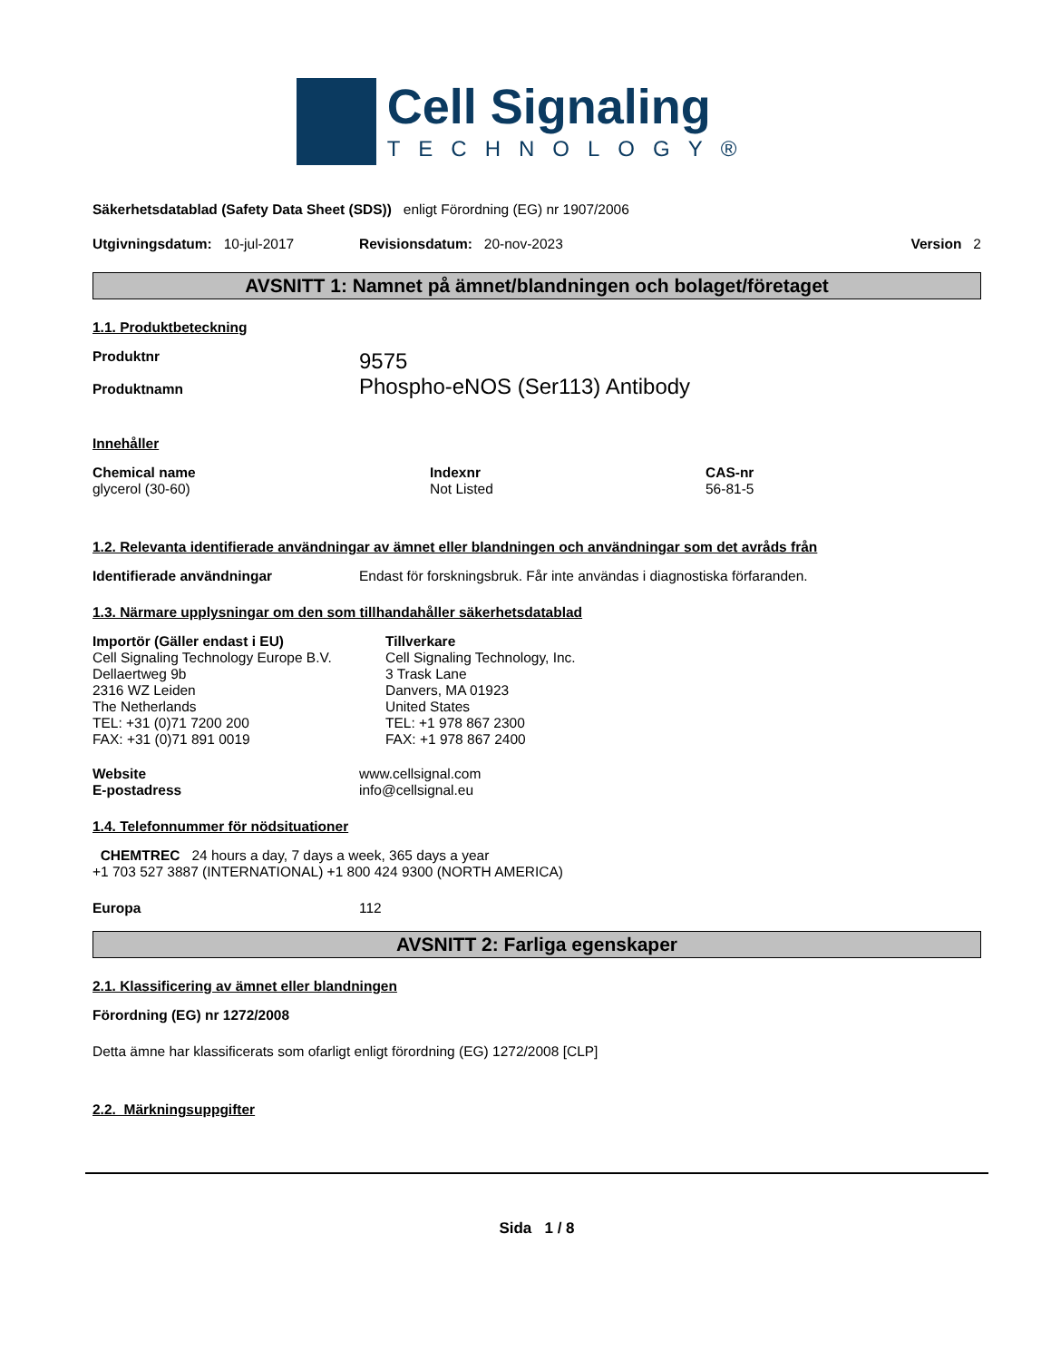Cell Signaling
TECHNOLOGY®
Säkerhetsdatablad (Safety Data Sheet (SDS)) enligt Förordning (EG) nr 1907/2006
Utgivningsdatum: 10-jul-2017 Revisionsdatum: 20-nov-2023 Version 2
AVSNITT 1: Namnet på ämnet/blandningen och bolaget/företaget
1.1. Produktbeteckning
Produktnr
Produktnamn 9575
Phospho-eNOS (Ser113) Antibody
Innehåller
| Chemical name | Indexnr | CAS-nr |
| --- | --- | --- |
| glycerol (30-60) | Not Listed | 56-81-5 |
1.2. Relevanta identifierade användningar av ämnet eller blandningen och användningar som det avråds från
Identifierade användningar Endast för forskningsbruk. Får inte användas i diagnostiska förfaranden.
1.3. Närmare upplysningar om den som tillhandahåller säkerhetsdatablad
Importör (Gäller endast i EU)
Cell Signaling Technology Europe B.V.
Dellaertweg 9b
2316 WZ Leiden
The Netherlands
TEL: +31 (0)71 7200 200
FAX: +31 (0)71 891 0019
Tillverkare
Cell Signaling Technology, Inc.
3 Trask Lane
Danvers, MA 01923
United States
TEL: +1 978 867 2300
FAX: +1 978 867 2400
Website
E-postadress www.cellsignal.com
info@cellsignal.eu
1.4. Telefonnummer för nödsituationer
CHEMTREC 24 hours a day, 7 days a week, 365 days a year
+1 703 527 3887 (INTERNATIONAL) +1 800 424 9300 (NORTH AMERICA)
Europa 112
AVSNITT 2: Farliga egenskaper
2.1. Klassificering av ämnet eller blandningen
Förordning (EG) nr 1272/2008
Detta ämne har klassificerats som ofarligt enligt förordning (EG) 1272/2008 [CLP]
2.2. Märkningsuppgifter
Sida 1 / 8